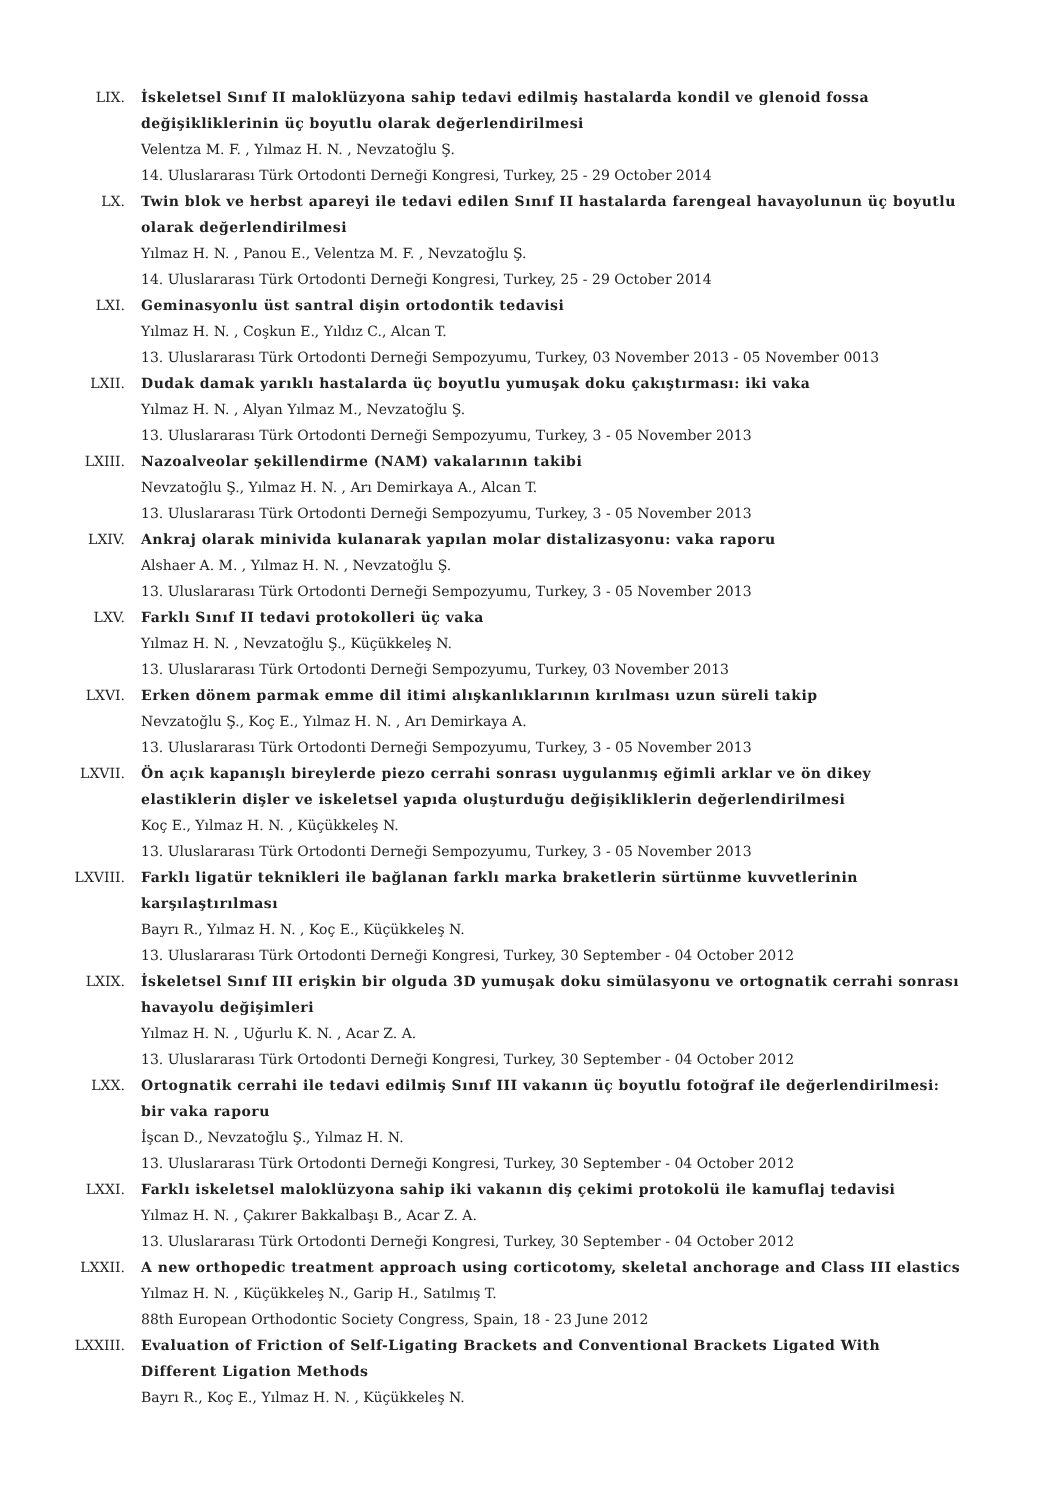LIX. İskeletsel Sınıf II maloklüzyona sahip tedavi edilmiş hastalarda kondil ve glenoid fossa değişikliklerinin üç boyutlu olarak değerlendirilmesi
Velentza M. F. , Yılmaz H. N. , Nevzatoğlu Ş.
14. Uluslararası Türk Ortodonti Derneği Kongresi, Turkey, 25 - 29 October 2014
LX. Twin blok ve herbst apareyi ile tedavi edilen Sınıf II hastalarda farengeal havayolunun üç boyutlu olarak değerlendirilmesi
Yılmaz H. N. , Panou E., Velentza M. F. , Nevzatoğlu Ş.
14. Uluslararası Türk Ortodonti Derneği Kongresi, Turkey, 25 - 29 October 2014
LXI. Geminasyonlu üst santral dişin ortodontik tedavisi
Yılmaz H. N. , Coşkun E., Yıldız C., Alcan T.
13. Uluslararası Türk Ortodonti Derneği Sempozyumu, Turkey, 03 November 2013 - 05 November 0013
LXII. Dudak damak yarıklı hastalarda üç boyutlu yumuşak doku çakıştırması: iki vaka
Yılmaz H. N. , Alyan Yılmaz M., Nevzatoğlu Ş.
13. Uluslararası Türk Ortodonti Derneği Sempozyumu, Turkey, 3 - 05 November 2013
LXIII. Nazoalveolar şekillendirme (NAM) vakalarının takibi
Nevzatoğlu Ş., Yılmaz H. N. , Arı Demirkaya A., Alcan T.
13. Uluslararası Türk Ortodonti Derneği Sempozyumu, Turkey, 3 - 05 November 2013
LXIV. Ankraj olarak minivida kulanarak yapılan molar distalizasyonu: vaka raporu
Alshaer A. M. , Yılmaz H. N. , Nevzatoğlu Ş.
13. Uluslararası Türk Ortodonti Derneği Sempozyumu, Turkey, 3 - 05 November 2013
LXV. Farklı Sınıf II tedavi protokolleri üç vaka
Yılmaz H. N. , Nevzatoğlu Ş., Küçükkeleş N.
13. Uluslararası Türk Ortodonti Derneği Sempozyumu, Turkey, 03 November 2013
LXVI. Erken dönem parmak emme dil itimi alışkanlıklarının kırılması uzun süreli takip
Nevzatoğlu Ş., Koç E., Yılmaz H. N. , Arı Demirkaya A.
13. Uluslararası Türk Ortodonti Derneği Sempozyumu, Turkey, 3 - 05 November 2013
LXVII. Ön açık kapanışlı bireylerde piezo cerrahi sonrası uygulanmış eğimli arklar ve ön dikey elastiklerin dişler ve iskeletsel yapıda oluşturduğu değişikliklerin değerlendirilmesi
Koç E., Yılmaz H. N. , Küçükkeleş N.
13. Uluslararası Türk Ortodonti Derneği Sempozyumu, Turkey, 3 - 05 November 2013
LXVIII. Farklı ligatür teknikleri ile bağlanan farklı marka braketlerin sürtünme kuvvetlerinin karşılaştırılması
Bayrı R., Yılmaz H. N. , Koç E., Küçükkeleş N.
13. Uluslararası Türk Ortodonti Derneği Kongresi, Turkey, 30 September - 04 October 2012
LXIX. İskeletsel Sınıf III erişkin bir olguda 3D yumuşak doku simülasyonu ve ortognatik cerrahi sonrası havayolu değişimleri
Yılmaz H. N. , Uğurlu K. N. , Acar Z. A.
13. Uluslararası Türk Ortodonti Derneği Kongresi, Turkey, 30 September - 04 October 2012
LXX. Ortognatik cerrahi ile tedavi edilmiş Sınıf III vakanın üç boyutlu fotoğraf ile değerlendirilmesi: bir vaka raporu
İşcan D., Nevzatoğlu Ş., Yılmaz H. N.
13. Uluslararası Türk Ortodonti Derneği Kongresi, Turkey, 30 September - 04 October 2012
LXXI. Farklı iskeletsel maloklüzyona sahip iki vakanın diş çekimi protokolü ile kamuflaj tedavisi
Yılmaz H. N. , Çakırer Bakkalbaşı B., Acar Z. A.
13. Uluslararası Türk Ortodonti Derneği Kongresi, Turkey, 30 September - 04 October 2012
LXXII. A new orthopedic treatment approach using corticotomy, skeletal anchorage and Class III elastics
Yılmaz H. N. , Küçükkeleş N., Garip H., Satılmış T.
88th European Orthodontic Society Congress, Spain, 18 - 23 June 2012
LXXIII. Evaluation of Friction of Self-Ligating Brackets and Conventional Brackets Ligated With Different Ligation Methods
Bayrı R., Koç E., Yılmaz H. N. , Küçükkeleş N.